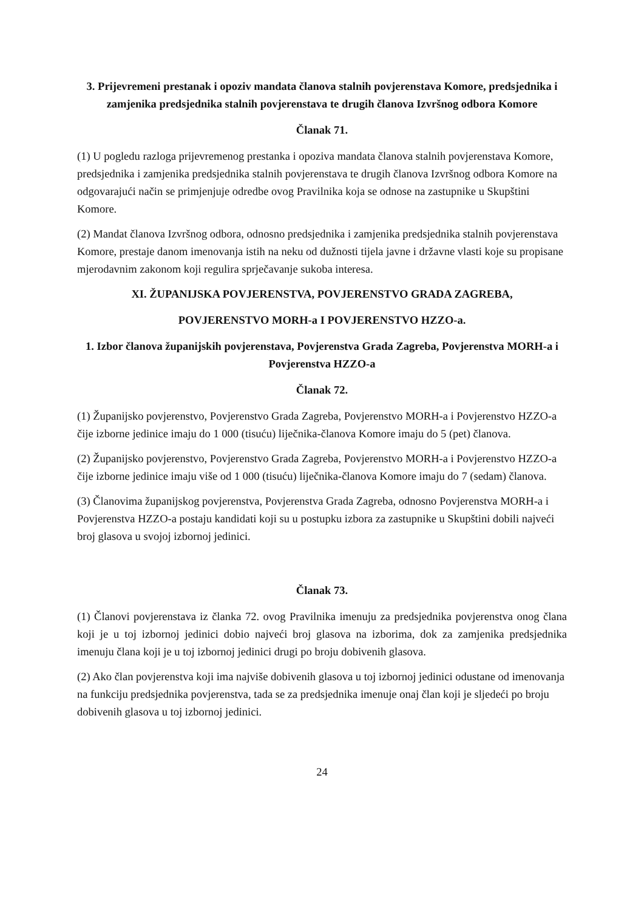3. Prijevremeni prestanak i opoziv mandata članova stalnih povjerenstava Komore, predsjednika i zamjenika predsjednika stalnih povjerenstava te drugih članova Izvršnog odbora Komore
Članak 71.
(1) U pogledu razloga prijevremenog prestanka i opoziva mandata članova stalnih povjerenstava Komore, predsjednika i zamjenika predsjednika stalnih povjerenstava te drugih članova Izvršnog odbora Komore na odgovarajući način se primjenjuje odredbe ovog Pravilnika koja se odnose na zastupnike u Skupštini Komore.
(2) Mandat članova Izvršnog odbora, odnosno predsjednika i zamjenika predsjednika stalnih povjerenstava Komore, prestaje danom imenovanja istih na neku od dužnosti tijela javne i državne vlasti koje su propisane mjerodavnim zakonom koji regulira sprječavanje sukoba interesa.
XI. ŽUPANIJSKA POVJERENSTVA, POVJERENSTVO GRADA ZAGREBA,
POVJERENSTVO MORH-a I POVJERENSTVO HZZO-a.
1. Izbor članova županijskih povjerenstava, Povjerenstva Grada Zagreba, Povjerenstva MORH-a i Povjerenstva HZZO-a
Članak 72.
(1) Županijsko povjerenstvo, Povjerenstvo Grada Zagreba, Povjerenstvo MORH-a i Povjerenstvo HZZO-a čije izborne jedinice imaju do 1 000 (tisuću) liječnika-članova Komore imaju do 5 (pet) članova.
(2) Županijsko povjerenstvo, Povjerenstvo Grada Zagreba, Povjerenstvo MORH-a i Povjerenstvo HZZO-a čije izborne jedinice imaju više od 1 000 (tisuću) liječnika-članova Komore imaju do 7 (sedam) članova.
(3) Članovima županijskog povjerenstva, Povjerenstva Grada Zagreba, odnosno Povjerenstva MORH-a i Povjerenstva HZZO-a postaju kandidati koji su u postupku izbora za zastupnike u Skupštini dobili najveći broj glasova u svojoj izbornoj jedinici.
Članak 73.
(1) Članovi povjerenstava iz članka 72. ovog Pravilnika imenuju za predsjednika povjerenstva onog člana koji je u toj izbornoj jedinici dobio najveći broj glasova na izborima, dok za zamjenika predsjednika imenuju člana koji je u toj izbornoj jedinici drugi po broju dobivenih glasova.
(2) Ako član povjerenstva koji ima najviše dobivenih glasova u toj izbornoj jedinici odustane od imenovanja na funkciju predsjednika povjerenstva, tada se za predsjednika imenuje onaj član koji je sljedeći po broju dobivenih glasova u toj izbornoj jedinici.
24